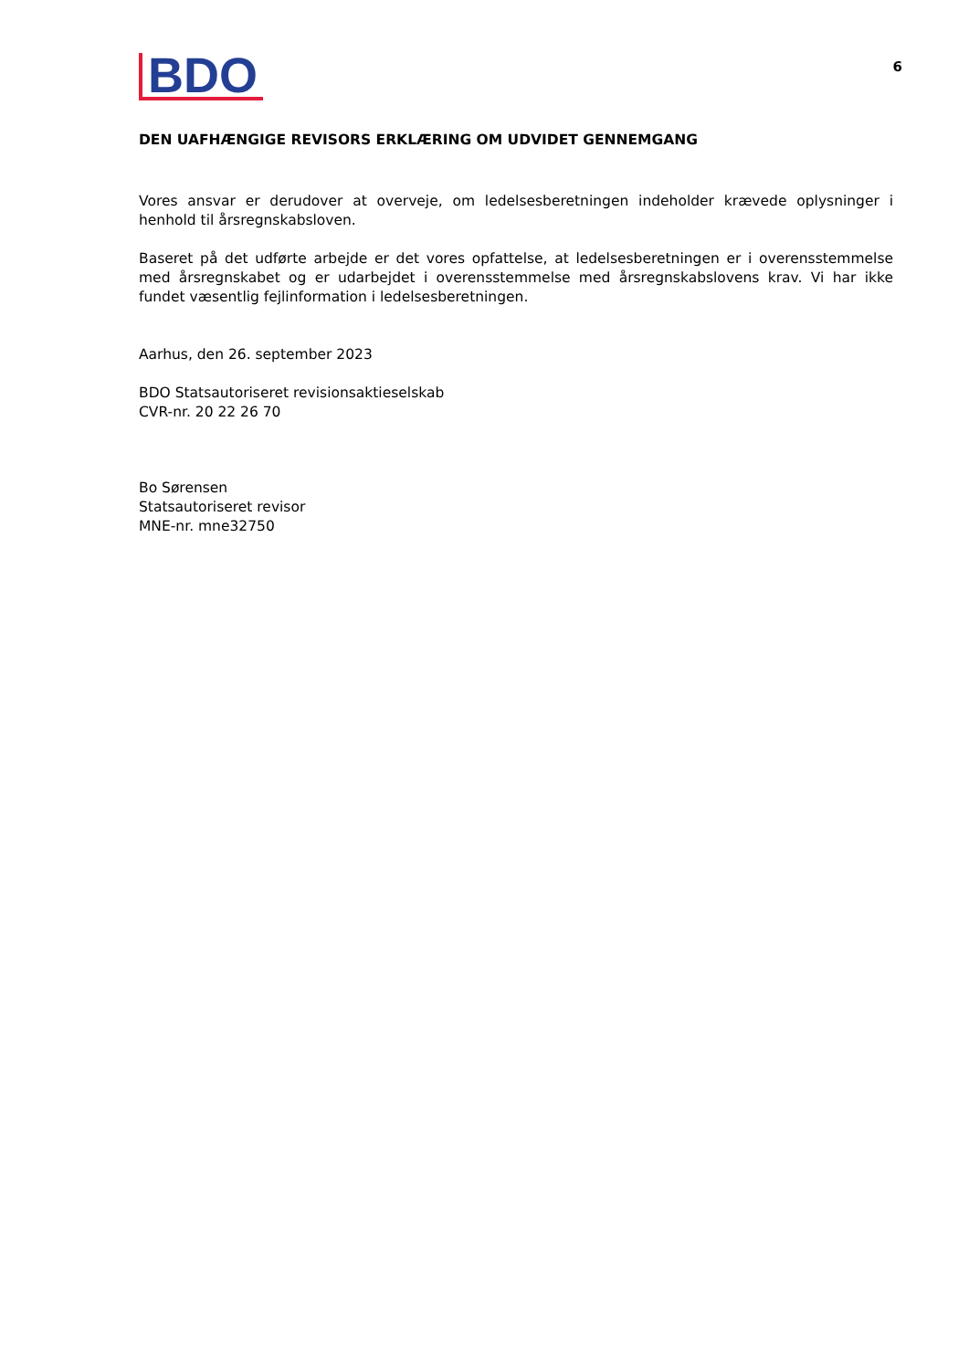BDO
6
DEN UAFHÆNGIGE REVISORS ERKLÆRING OM UDVIDET GENNEMGANG
Vores ansvar er derudover at overveje, om ledelsesberetningen indeholder krævede oplysninger i henhold til årsregnskabsloven.
Baseret på det udførte arbejde er det vores opfattelse, at ledelsesberetningen er i overensstemmelse med årsregnskabet og er udarbejdet i overensstemmelse med årsregnskabslovens krav. Vi har ikke fundet væsentlig fejlinformation i ledelsesberetningen.
Aarhus, den 26. september 2023
BDO Statsautoriseret revisionsaktieselskab
CVR-nr. 20 22 26 70
Bo Sørensen
Statsautoriseret revisor
MNE-nr. mne32750